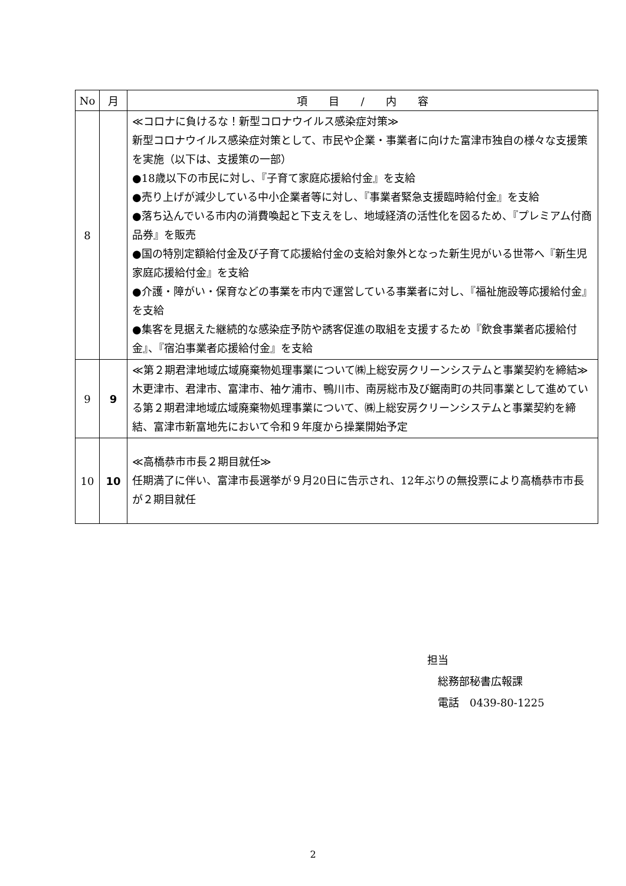| No | 月 | 項 目 / 内 容 |
| --- | --- | --- |
| 8 | | ≪コロナに負けるな！新型コロナウイルス感染症対策≫ 新型コロナウイルス感染症対策として、市民や企業・事業者に向けた富津市独自の様々な支援策を実施（以下は、支援策の一部） ●18歳以下の市民に対し、『子育て家庭応援給付金』を支給 ●売り上げが減少している中小企業者等に対し、『事業者緊急支援臨時給付金』を支給 ●落ち込んでいる市内の消費喚起と下支えをし、地域経済の活性化を図るため、『プレミアム付商品券』を販売 ●国の特別定額給付金及び子育て応援給付金の支給対象外となった新生児がいる世帯へ『新生児家庭応援給付金』を支給 ●介護・障がい・保育などの事業を市内で運営している事業者に対し、『福祉施設等応援給付金』を支給 ●集客を見据えた継続的な感染症予防や誘客促進の取組を支援するため『飲食事業者応援給付金』、『宿泊事業者応援給付金』を支給 |
| 9 | 9 | ≪第２期君津地域広域廃棄物処理事業について㈱上総安房クリーンシステムと事業契約を締結≫ 木更津市、君津市、富津市、袖ケ浦市、鴨川市、南房総市及び鋸南町の共同事業として進めている第２期君津地域広域廃棄物処理事業について、㈱上総安房クリーンシステムと事業契約を締結、富津市新富地先において令和９年度から操業開始予定 |
| 10 | 10 | ≪高橋恭市市長２期目就任≫ 任期満了に伴い、富津市長選挙が９月20日に告示され、12年ぶりの無投票により高橋恭市市長が２期目就任 |
担当
　総務部秘書広報課
　電話　0439-80-1225
2